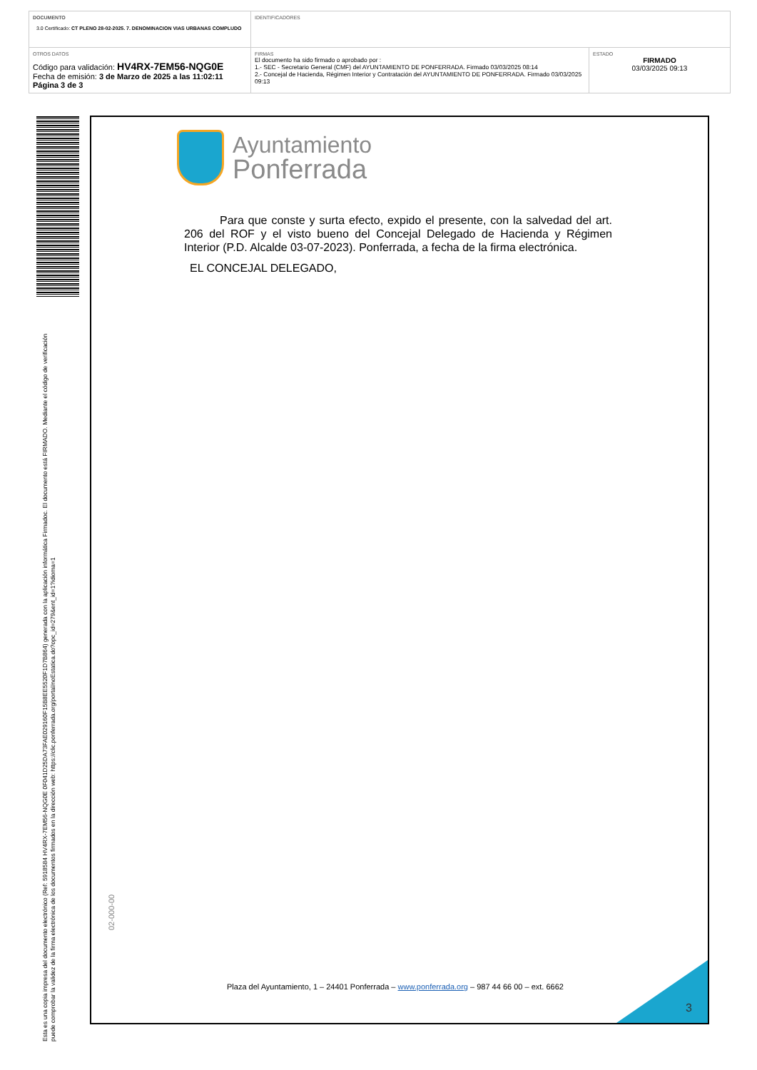DOCUMENTO
3.0 Certificado: CT PLENO 28-02-2025. 7. DENOMINACION VIAS URBANAS COMPLUDO
IDENTIFICADORES
OTROS DATOS
Código para validación: HV4RX-7EM56-NQG0E
Fecha de emisión: 3 de Marzo de 2025 a las 11:02:11
Página 3 de 3
FIRMAS
El documento ha sido firmado o aprobado por :
1.- SEC - Secretario General (CMF) del AYUNTAMIENTO DE PONFERRADA. Firmado 03/03/2025 08:14
2.- Concejal de Hacienda, Régimen Interior y Contratación del AYUNTAMIENTO DE PONFERRADA. Firmado 03/03/2025 09:13
ESTADO
FIRMADO
03/03/2025 09:13
Esta es una copia impresa del documento electrónico (Ref: 5918584 HV4RX-7EM56-NQG0E 0F041D25DA73FAE029160F15B8EE5520F1D7B864) generada con la aplicación informática Firmadoc. El documento está FIRMADO. Mediante el código de verificación puede comprobar la validez de la firma electrónica de los documentos firmados en la dirección web: https://clic.ponferrada.org/portal/noEstatica.do?opc_id=279&ent_id=1?idioma=1
Ayuntamiento
Ponferrada
Para que conste y surta efecto, expido el presente, con la salvedad del art. 206 del ROF y el visto bueno del Concejal Delegado de Hacienda y Régimen Interior (P.D. Alcalde 03-07-2023). Ponferrada, a fecha de la firma electrónica.
EL CONCEJAL DELEGADO,
02-000-00
Plaza del Ayuntamiento, 1 – 24401 Ponferrada – www.ponferrada.org – 987 44 66 00 – ext. 6662
3